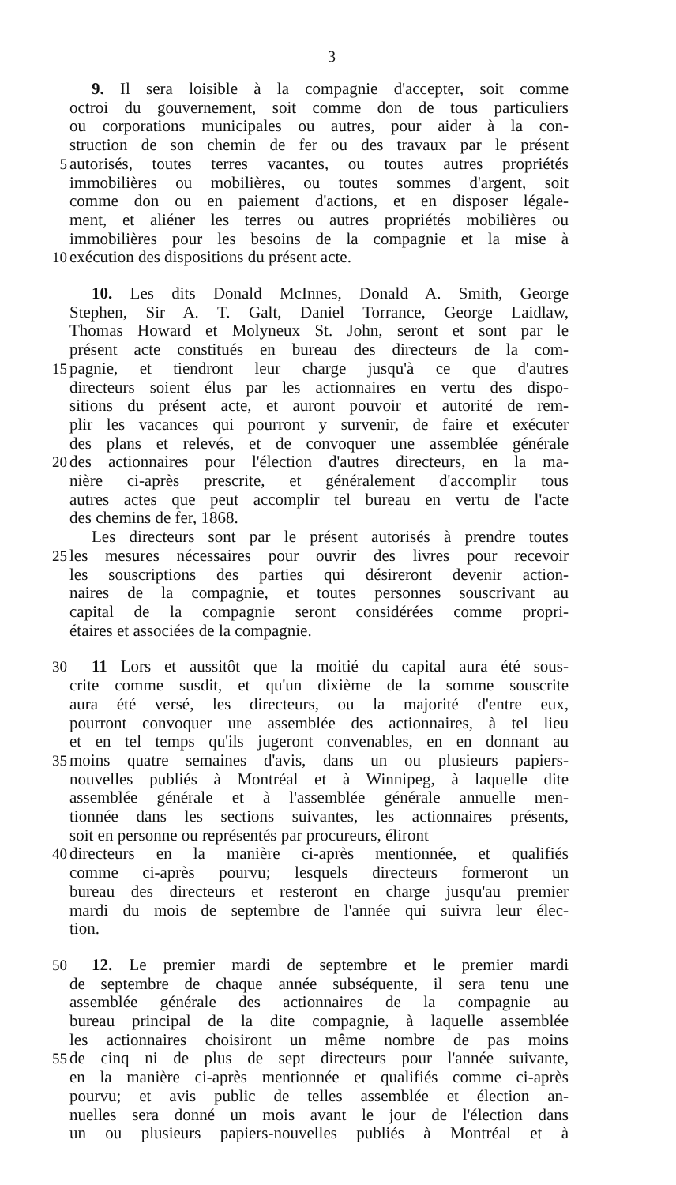3
9. Il sera loisible à la compagnie d'accepter, soit comme
octroi du gouvernement, soit comme don de tous particuliers
ou corporations municipales ou autres, pour aider à la con-
struction de son chemin de fer ou des travaux par le présent
5 autorisés, toutes terres vacantes, ou toutes autres propriétés
immobilières ou mobilières, ou toutes sommes d'argent, soit
comme don ou en paiement d'actions, et en disposer légale-
ment, et aliéner les terres ou autres propriétés mobilières ou
immobilières pour les besoins de la compagnie et la mise à
10 exécution des dispositions du présent acte.
10. Les dits Donald McInnes, Donald A. Smith, George
Stephen, Sir A. T. Galt, Daniel Torrance, George Laidlaw,
Thomas Howard et Molyneux St. John, seront et sont par le
présent acte constitués en bureau des directeurs de la com-
15 pagnie, et tiendront leur charge jusqu'à ce que d'autres
directeurs soient élus par les actionnaires en vertu des dispo-
sitions du présent acte, et auront pouvoir et autorité de rem-
plir les vacances qui pourront y survenir, de faire et exécuter
des plans et relevés, et de convoquer une assemblée générale
20 des actionnaires pour l'élection d'autres directeurs, en la ma-
nière ci-après prescrite, et généralement d'accomplir tous
autres actes que peut accomplir tel bureau en vertu de l'acte
des chemins de fer, 1868.
Les directeurs sont par le présent autorisés à prendre toutes
25 les mesures nécessaires pour ouvrir des livres pour recevoir
les souscriptions des parties qui désireront devenir action-
naires de la compagnie, et toutes personnes souscrivant au
capital de la compagnie seront considérées comme propri-
étaires et associées de la compagnie.
30 11 Lors et aussitôt que la moitié du capital aura été sous-
crite comme susdit, et qu'un dixième de la somme souscrite
aura été versé, les directeurs, ou la majorité d'entre eux,
pourront convoquer une assemblée des actionnaires, à tel lieu
et en tel temps qu'ils jugeront convenables, en en donnant au
35 moins quatre semaines d'avis, dans un ou plusieurs papiers-
nouvelles publiés à Montréal et à Winnipeg, à laquelle dite
assemblée générale et à l'assemblée générale annuelle men-
tionnée dans les sections suivantes, les actionnaires présents,
soit en personne ou représentés par procureurs, éliront
40 directeurs en la manière ci-après mentionnée, et qualifiés
comme ci-après pourvu; lesquels directeurs formeront un
bureau des directeurs et resteront en charge jusqu'au premier
mardi du mois de septembre de l'année qui suivra leur élec-
tion.
50 12. Le premier mardi de septembre et le premier mardi
de septembre de chaque année subséquente, il sera tenu une
assemblée générale des actionnaires de la compagnie au
bureau principal de la dite compagnie, à laquelle assemblée
les actionnaires choisiront un même nombre de pas moins
55 de cinq ni de plus de sept directeurs pour l'année suivante,
en la manière ci-après mentionnée et qualifiés comme ci-après
pourvu; et avis public de telles assemblée et élection an-
nuelles sera donné un mois avant le jour de l'élection dans
un ou plusieurs papiers-nouvelles publiés à Montréal et à